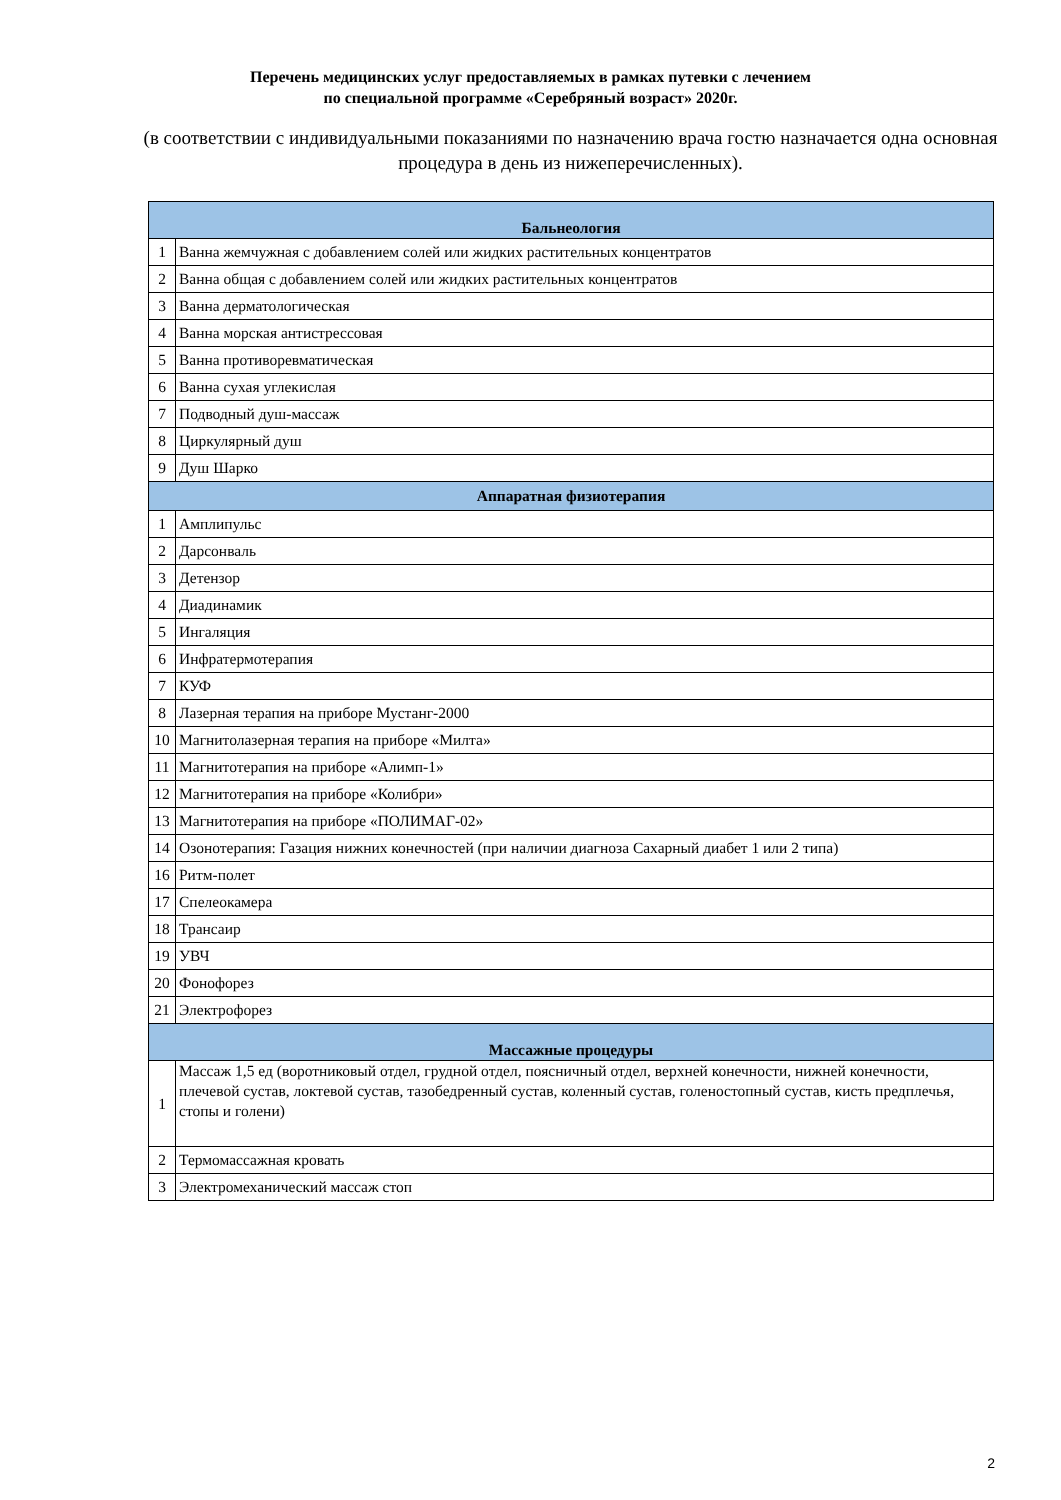Перечень медицинских услуг предоставляемых в рамках путевки с лечением
по специальной программе «Серебряный возраст» 2020г.
(в соответствии с индивидуальными показаниями по назначению врача гостю назначается одна основная процедура в день из нижеперечисленных).
| Бальнеология | |
| --- | --- |
| 1 | Ванна жемчужная с добавлением солей или жидких растительных концентратов |
| 2 | Ванна общая с добавлением солей или жидких растительных концентратов |
| 3 | Ванна дерматологическая |
| 4 | Ванна морская антистрессовая |
| 5 | Ванна противоревматическая |
| 6 | Ванна сухая углекислая |
| 7 | Подводный душ-массаж |
| 8 | Циркулярный душ |
| 9 | Душ Шарко |
| Аппаратная физиотерапия | |
| 1 | Амплипульс |
| 2 | Дарсонваль |
| 3 | Детензор |
| 4 | Диадинамик |
| 5 | Ингаляция |
| 6 | Инфратермотерапия |
| 7 | КУФ |
| 8 | Лазерная терапия на приборе Мустанг-2000 |
| 10 | Магнитолазерная терапия на приборе «Милта» |
| 11 | Магнитотерапия на приборе «Алимп-1» |
| 12 | Магнитотерапия на приборе «Колибри» |
| 13 | Магнитотерапия на приборе «ПОЛИМАГ-02» |
| 14 | Озонотерапия: Газация нижних конечностей (при наличии диагноза Сахарный диабет 1 или 2 типа) |
| 16 | Ритм-полет |
| 17 | Спелеокамера |
| 18 | Трансаир |
| 19 | УВЧ |
| 20 | Фонофорез |
| 21 | Электрофорез |
| Массажные процедуры | |
| 1 | Массаж 1,5 ед (воротниковый отдел, грудной отдел, поясничный отдел, верхней конечности, нижней конечности, плечевой сустав, локтевой сустав, тазобедренный сустав, коленный сустав, голеностопный сустав, кисть предплечья, стопы и голени) |
| 2 | Термомассажная кровать |
| 3 | Электромеханический массаж стоп |
2